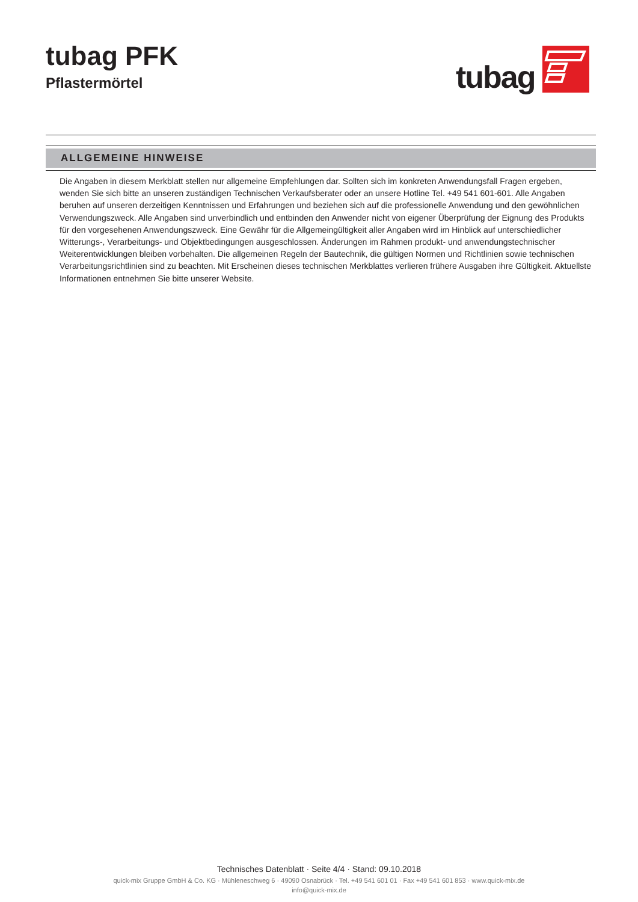tubag PFK
Pflastermörtel
tubag
ALLGEMEINE HINWEISE
Die Angaben in diesem Merkblatt stellen nur allgemeine Empfehlungen dar. Sollten sich im konkreten Anwendungsfall Fragen ergeben, wenden Sie sich bitte an unseren zuständigen Technischen Verkaufsberater oder an unsere Hotline Tel. +49 541 601-601. Alle Angaben beruhen auf unseren derzeitigen Kenntnissen und Erfahrungen und beziehen sich auf die professionelle Anwendung und den gewöhnlichen Verwendungszweck. Alle Angaben sind unverbindlich und entbinden den Anwender nicht von eigener Überprüfung der Eignung des Produkts für den vorgesehenen Anwendungszweck. Eine Gewähr für die Allgemeingültigkeit aller Angaben wird im Hinblick auf unterschiedlicher Witterungs-, Verarbeitungs- und Objektbedingungen ausgeschlossen. Änderungen im Rahmen produkt- und anwendungstechnischer Weiterentwicklungen bleiben vorbehalten. Die allgemeinen Regeln der Bautechnik, die gültigen Normen und Richtlinien sowie technischen Verarbeitungsrichtlinien sind zu beachten. Mit Erscheinen dieses technischen Merkblattes verlieren frühere Ausgaben ihre Gültigkeit. Aktuellste Informationen entnehmen Sie bitte unserer Website.
Technisches Datenblatt · Seite 4/4 · Stand: 09.10.2018
quick-mix Gruppe GmbH & Co. KG · Mühleneschweg 6 · 49090 Osnabrück · Tel. +49 541 601 01 · Fax +49 541 601 853 · www.quick-mix.de
info@quick-mix.de